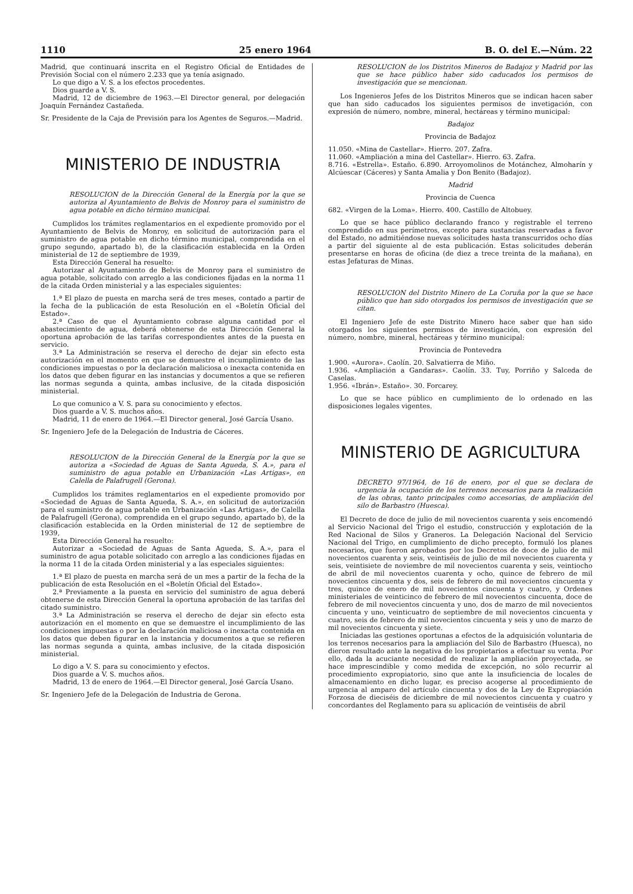1110 25 enero 1964 B. O. del E.—Núm. 22
Madrid, que continuará inscrita en el Registro Oficial de Entidades de Previsión Social con el número 2.233 que ya tenía asignado.
Lo que digo a V. S. a los efectos procedentes.
Dios guarde a V. S.
Madrid, 12 de diciembre de 1963.—El Director general, por delegación Joaquín Fernández Castañeda.
Sr. Presidente de la Caja de Previsión para los Agentes de Seguros.—Madrid.
MINISTERIO DE INDUSTRIA
RESOLUCION de la Dirección General de la Energía por la que se autoriza al Ayuntamiento de Belvis de Monroy para el suministro de agua potable en dicho término municipal.
Cumplidos los trámites reglamentarios en el expediente promovido por el Ayuntamiento de Belvis de Monroy, en solicitud de autorización para el suministro de agua potable en dicho término municipal, comprendida en el grupo segundo, apartado b), de la clasificación establecida en la Orden ministerial de 12 de septiembre de 1939,
Esta Dirección General ha resuelto:
Autorizar al Ayuntamiento de Belvis de Monroy para el suministro de agua potable, solicitado con arreglo a las condiciones fijadas en la norma 11 de la citada Orden ministerial y a las especiales siguientes:
1.ª El plazo de puesta en marcha será de tres meses, contado a partir de la fecha de la publicación de esta Resolución en el «Boletín Oficial del Estado».
2.ª Caso de que el Ayuntamiento cobrase alguna cantidad por el abastecimiento de agua, deberá obtenerse de esta Dirección General la oportuna aprobación de las tarifas correspondientes antes de la puesta en servicio.
3.ª La Administración se reserva el derecho de dejar sin efecto esta autorización en el momento en que se demuestre el incumplimiento de las condiciones impuestas o por la declaración maliciosa o inexacta contenida en los datos que deben figurar en las instancias y documentos a que se refieren las normas segunda a quinta, ambas inclusive, de la citada disposición ministerial.
Lo que comunico a V. S. para su conocimiento y efectos.
Dios guarde a V. S. muchos años.
Madrid, 11 de enero de 1964.—El Director general, José García Usano.
Sr. Ingeniero Jefe de la Delegación de Industria de Cáceres.
RESOLUCION de la Dirección General de la Energía por la que se autoriza a «Sociedad de Aguas de Santa Agueda, S. A.», para el suministro de agua potable en Urbanización «Las Artigas», en Calella de Palafrugell (Gerona).
Cumplidos los trámites reglamentarios en el expediente promovido por «Sociedad de Aguas de Santa Agueda, S. A.», en solicitud de autorización para el suministro de agua potable en Urbanización «Las Artigas», de Calella de Palafrugell (Gerona), comprendida en el grupo segundo, apartado b), de la clasificación establecida en la Orden ministerial de 12 de septiembre de 1939,
Esta Dirección General ha resuelto:
Autorizar a «Sociedad de Aguas de Santa Agueda, S. A.», para el suministro de agua potable solicitado con arreglo a las condiciones fijadas en la norma 11 de la citada Orden ministerial y a las especiales siguientes:
1.ª El plazo de puesta en marcha será de un mes a partir de la fecha de la publicación de esta Resolución en el «Boletín Oficial del Estado».
2.ª Previamente a la puesta en servicio del suministro de agua deberá obtenerse de esta Dirección General la oportuna aprobación de las tarifas del citado suministro.
3.ª La Administración se reserva el derecho de dejar sin efecto esta autorización en el momento en que se demuestre el incumplimiento de las condiciones impuestas o por la declaración maliciosa o inexacta contenida en los datos que deben figurar en la instancia y documentos a que se refieren las normas segunda a quinta, ambas inclusive, de la citada disposición ministerial.
Lo digo a V. S. para su conocimiento y efectos.
Dios guarde a V. S. muchos años.
Madrid, 13 de enero de 1964.—El Director general, José García Usano.
Sr. Ingeniero Jefe de la Delegación de Industria de Gerona.
RESOLUCION de los Distritos Mineros de Badajoz y Madrid por las que se hace público haber sido caducados los permisos de investigación que se mencionan.
Los Ingenieros Jefes de los Distritos Mineros que se indican hacen saber que han sido caducados los siguientes permisos de invetigación, con expresión de número, nombre, mineral, hectáreas y término municipal:
Badajoz
Provincia de Badajoz
11.050. «Mina de Castellar». Hierro. 207. Zafra.
11.060. «Ampliación a mina del Castellar». Hierro. 63. Zafra.
8.716. «Estrella». Estaño. 6.890. Arroyomolinos de Motánchez, Almoharín y Alcúescar (Cáceres) y Santa Amalia y Don Benito (Badajoz).
Madrid
Provincia de Cuenca
682. «Virgen de la Loma». Hierro. 400. Castillo de Altobuey.
Lo que se hace público declarando franco y registrable el terreno comprendido en sus perímetros, excepto para sustancias reservadas a favor del Estado, no admitiéndose nuevas solicitudes hasta transcurridos ocho días a partir del siguiente al de esta publicación. Estas solicitudes deberán presentarse en horas de oficina (de diez a trece treinta de la mañana), en estas Jefaturas de Minas.
RESOLUCION del Distrito Minero de La Coruña por la que se hace público que han sido otorgados los permisos de investigación que se citan.
El Ingeniero Jefe de este Distrito Minero hace saber que han sido otorgados los siguientes permisos de investigación, con expresión del número, nombre, mineral, hectáreas y término municipal:
Provincia de Pontevedra
1.900. «Aurora». Caolín. 20. Salvatierra de Miño.
1.936. «Ampliación a Gandaras». Caolín. 33. Tuy, Porriño y Salceda de Caselas.
1.956. «Ibrán». Estaño». 30. Forcarey.
Lo que se hace público en cumplimiento de lo ordenado en las disposiciones legales vigentes.
MINISTERIO DE AGRICULTURA
DECRETO 97/1964, de 16 de enero, por el que se declara de urgencia la ocupación de los terrenos necesarios para la realización de las obras, tanto principales como accesorias, de ampliación del silo de Barbastro (Huesca).
El Decreto de doce de julio de mil novecientos cuarenta y seis encomendó al Servicio Nacional del Trigo el estudio, construcción y explotación de la Red Nacional de Silos y Graneros. La Delegación Nacional del Servicio Nacional del Trigo, en cumplimiento de dicho precepto, formuló los planes necesarios, que fueron aprobados por los Decretos de doce de julio de mil novecientos cuarenta y seis, veintiséis de julio de mil novecientos cuarenta y seis, veintisiete de noviembre de mil novecientos cuarenta y seis, veintiocho de abril de mil novecientos cuarenta y ocho, quince de febrero de mil novecientos cincuenta y dos, seis de febrero de mil novecientos cincuenta y tres, quince de enero de mil novecientos cincuenta y cuatro, y Ordenes ministeriales de veinticinco de febrero de mil novecientos cincuenta, doce de febrero de mil novecientos cincuenta y uno, dos de marzo de mil novecientos cincuenta y uno, veinticuatro de septiembre de mil novecientos cincuenta y cuatro, seis de febrero de mil novecientos cincuenta y seis y uno de marzo de mil novecientos cincuenta y siete.
Iniciadas las gestiones oportunas a efectos de la adquisición voluntaria de los terrenos necesarios para la ampliación del Silo de Barbastro (Huesca), no dieron resultado ante la negativa de los propietarios a efectuar su venta. Por ello, dada la acuciante necesidad de realizar la ampliación proyectada, se hace imprescindible y como medida de excepción, no sólo recurrir al procedimiento expropiatorio, sino que ante la insuficiencia de locales de almacenamiento en dicho lugar, es preciso acogerse al procedimiento de urgencia al amparo del artículo cincuenta y dos de la Ley de Expropiación Forzosa de dieciséis de diciembre de mil novecientos cincuenta y cuatro y concordantes del Reglamento para su aplicación de veintiséis de abril